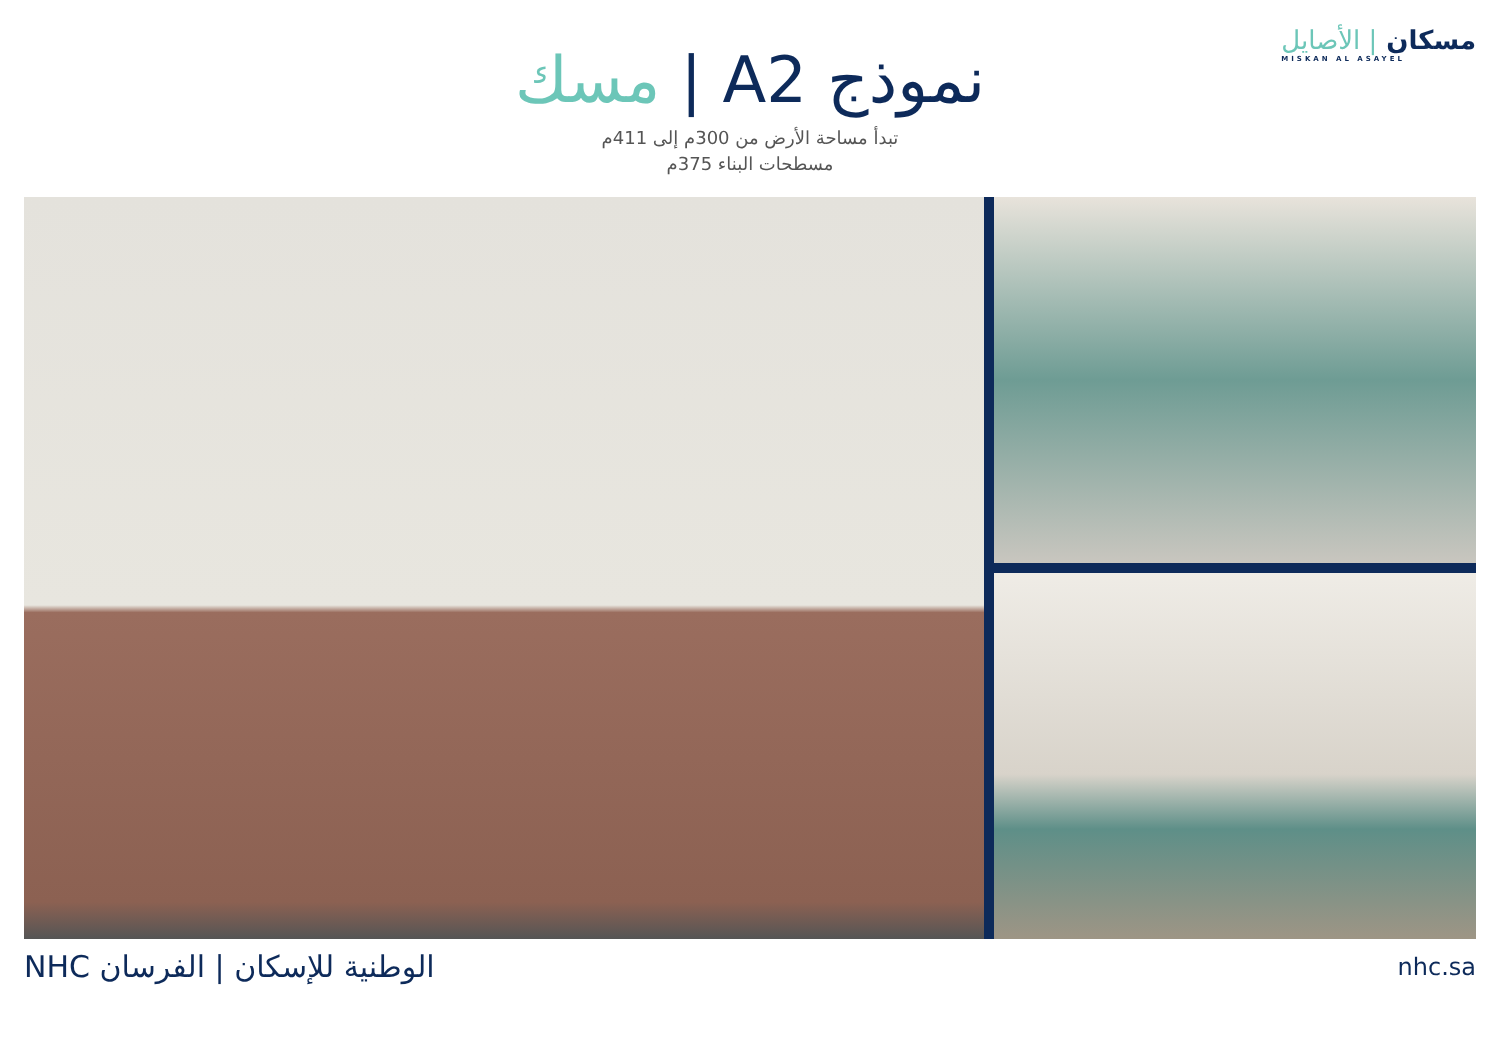مسكان | الأصايل
MISKAN AL ASAYEL
نموذج A2 | مسك
تبدأ مساحة الأرض من 300م إلى 411م
مسطحات البناء 375م
NHC الوطنية للإسكان | الفرسان
nhc.sa